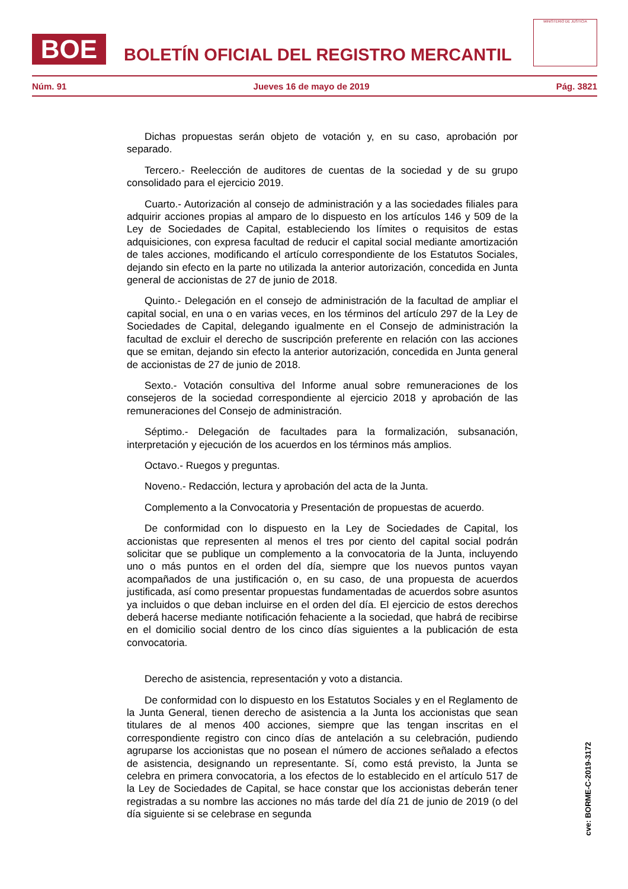BOE
BOLETÍN OFICIAL DEL REGISTRO MERCANTIL
MINISTERIO DE JUSTICIA
Núm. 91 Jueves 16 de mayo de 2019 Pág. 3821
Dichas propuestas serán objeto de votación y, en su caso, aprobación por separado.
Tercero.- Reelección de auditores de cuentas de la sociedad y de su grupo consolidado para el ejercicio 2019.
Cuarto.- Autorización al consejo de administración y a las sociedades filiales para adquirir acciones propias al amparo de lo dispuesto en los artículos 146 y 509 de la Ley de Sociedades de Capital, estableciendo los límites o requisitos de estas adquisiciones, con expresa facultad de reducir el capital social mediante amortización de tales acciones, modificando el artículo correspondiente de los Estatutos Sociales, dejando sin efecto en la parte no utilizada la anterior autorización, concedida en Junta general de accionistas de 27 de junio de 2018.
Quinto.- Delegación en el consejo de administración de la facultad de ampliar el capital social, en una o en varias veces, en los términos del artículo 297 de la Ley de Sociedades de Capital, delegando igualmente en el Consejo de administración la facultad de excluir el derecho de suscripción preferente en relación con las acciones que se emitan, dejando sin efecto la anterior autorización, concedida en Junta general de accionistas de 27 de junio de 2018.
Sexto.- Votación consultiva del Informe anual sobre remuneraciones de los consejeros de la sociedad correspondiente al ejercicio 2018 y aprobación de las remuneraciones del Consejo de administración.
Séptimo.- Delegación de facultades para la formalización, subsanación, interpretación y ejecución de los acuerdos en los términos más amplios.
Octavo.- Ruegos y preguntas.
Noveno.- Redacción, lectura y aprobación del acta de la Junta.
Complemento a la Convocatoria y Presentación de propuestas de acuerdo.
De conformidad con lo dispuesto en la Ley de Sociedades de Capital, los accionistas que representen al menos el tres por ciento del capital social podrán solicitar que se publique un complemento a la convocatoria de la Junta, incluyendo uno o más puntos en el orden del día, siempre que los nuevos puntos vayan acompañados de una justificación o, en su caso, de una propuesta de acuerdos justificada, así como presentar propuestas fundamentadas de acuerdos sobre asuntos ya incluidos o que deban incluirse en el orden del día. El ejercicio de estos derechos deberá hacerse mediante notificación fehaciente a la sociedad, que habrá de recibirse en el domicilio social dentro de los cinco días siguientes a la publicación de esta convocatoria.
Derecho de asistencia, representación y voto a distancia.
De conformidad con lo dispuesto en los Estatutos Sociales y en el Reglamento de la Junta General, tienen derecho de asistencia a la Junta los accionistas que sean titulares de al menos 400 acciones, siempre que las tengan inscritas en el correspondiente registro con cinco días de antelación a su celebración, pudiendo agruparse los accionistas que no posean el número de acciones señalado a efectos de asistencia, designando un representante. Sí, como está previsto, la Junta se celebra en primera convocatoria, a los efectos de lo establecido en el artículo 517 de la Ley de Sociedades de Capital, se hace constar que los accionistas deberán tener registradas a su nombre las acciones no más tarde del día 21 de junio de 2019 (o del día siguiente si se celebrase en segunda
cve: BORME-C-2019-3172